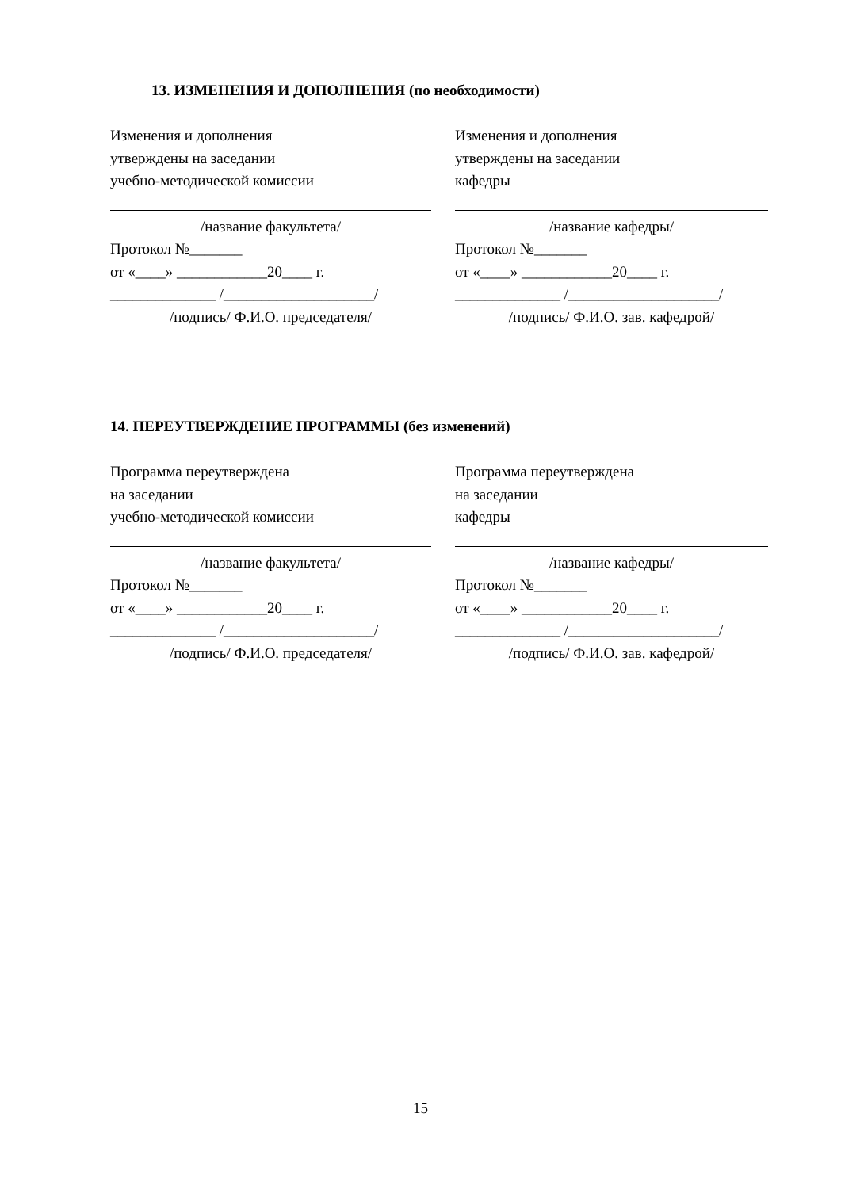13. ИЗМЕНЕНИЯ И ДОПОЛНЕНИЯ (по необходимости)
Изменения и дополнения
утверждены на заседании
учебно-методической комиссии
/название факультета/
Протокол №_______
от «____» ____________20____ г.
______________ /____________________/
/подпись/ Ф.И.О. председателя/
Изменения и дополнения
утверждены на заседании
кафедры
/название кафедры/
Протокол №_______
от «____» ____________20____ г.
______________ /____________________/
/подпись/ Ф.И.О. зав. кафедрой/
14. ПЕРЕУТВЕРЖДЕНИЕ ПРОГРАММЫ (без изменений)
Программа переутверждена
на заседании
учебно-методической комиссии
/название факультета/
Протокол №_______
от «____» ____________20____ г.
______________ /____________________/
/подпись/ Ф.И.О. председателя/
Программа переутверждена
на заседании
кафедры
/название кафедры/
Протокол №_______
от «____» ____________20____ г.
______________ /____________________/
/подпись/ Ф.И.О. зав. кафедрой/
15